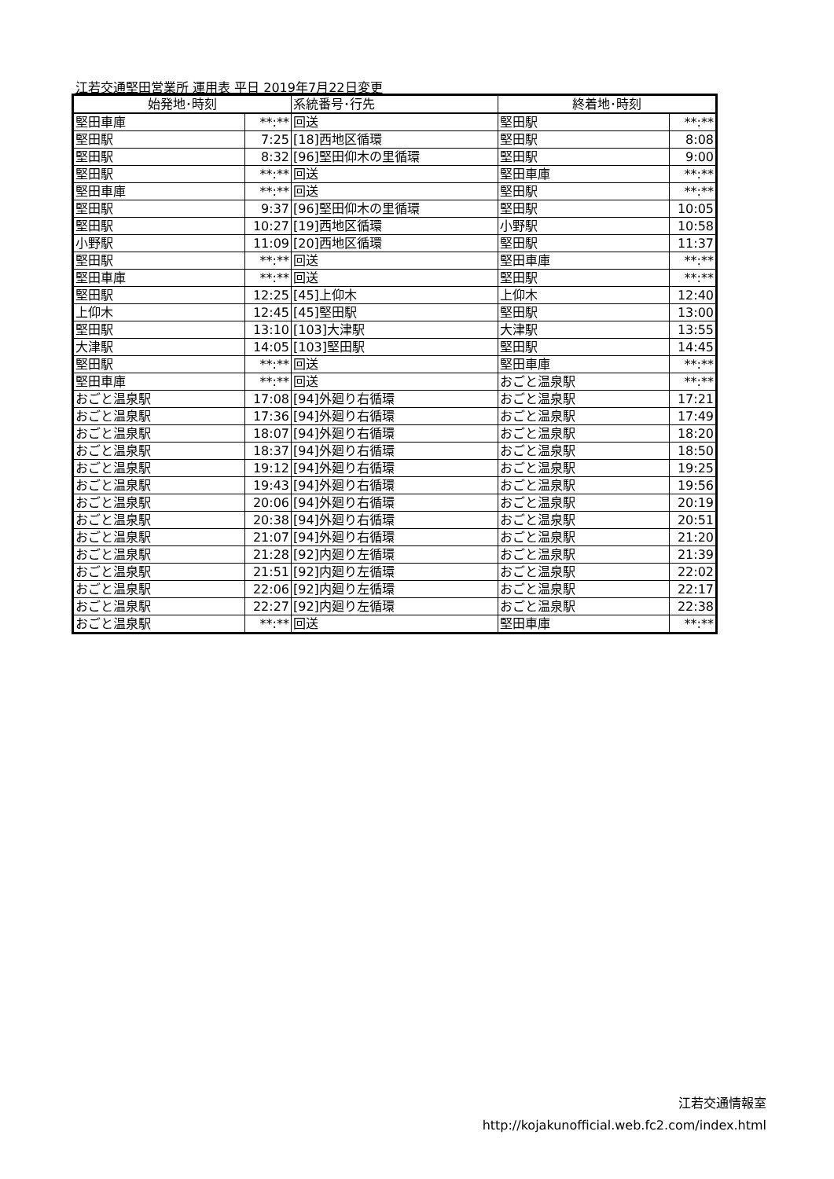江若交通堅田営業所 運用表 平日 2019年7月22日変更
| 始発地･時刻 | | 系統番号･行先 | 終着地･時刻 | |
| --- | --- | --- | --- | --- |
| 堅田車庫 | **:** | 回送 | 堅田駅 | **:** |
| 堅田駅 | 7:25 | [18]西地区循環 | 堅田駅 | 8:08 |
| 堅田駅 | 8:32 | [96]堅田仰木の里循環 | 堅田駅 | 9:00 |
| 堅田駅 | **:** | 回送 | 堅田車庫 | **:** |
| 堅田車庫 | **:** | 回送 | 堅田駅 | **:** |
| 堅田駅 | 9:37 | [96]堅田仰木の里循環 | 堅田駅 | 10:05 |
| 堅田駅 | 10:27 | [19]西地区循環 | 小野駅 | 10:58 |
| 小野駅 | 11:09 | [20]西地区循環 | 堅田駅 | 11:37 |
| 堅田駅 | **:** | 回送 | 堅田車庫 | **:** |
| 堅田車庫 | **:** | 回送 | 堅田駅 | **:** |
| 堅田駅 | 12:25 | [45]上仰木 | 上仰木 | 12:40 |
| 上仰木 | 12:45 | [45]堅田駅 | 堅田駅 | 13:00 |
| 堅田駅 | 13:10 | [103]大津駅 | 大津駅 | 13:55 |
| 大津駅 | 14:05 | [103]堅田駅 | 堅田駅 | 14:45 |
| 堅田駅 | **:** | 回送 | 堅田車庫 | **:** |
| 堅田車庫 | **:** | 回送 | おごと温泉駅 | **:** |
| おごと温泉駅 | 17:08 | [94]外廻り右循環 | おごと温泉駅 | 17:21 |
| おごと温泉駅 | 17:36 | [94]外廻り右循環 | おごと温泉駅 | 17:49 |
| おごと温泉駅 | 18:07 | [94]外廻り右循環 | おごと温泉駅 | 18:20 |
| おごと温泉駅 | 18:37 | [94]外廻り右循環 | おごと温泉駅 | 18:50 |
| おごと温泉駅 | 19:12 | [94]外廻り右循環 | おごと温泉駅 | 19:25 |
| おごと温泉駅 | 19:43 | [94]外廻り右循環 | おごと温泉駅 | 19:56 |
| おごと温泉駅 | 20:06 | [94]外廻り右循環 | おごと温泉駅 | 20:19 |
| おごと温泉駅 | 20:38 | [94]外廻り右循環 | おごと温泉駅 | 20:51 |
| おごと温泉駅 | 21:07 | [94]外廻り右循環 | おごと温泉駅 | 21:20 |
| おごと温泉駅 | 21:28 | [92]内廻り左循環 | おごと温泉駅 | 21:39 |
| おごと温泉駅 | 21:51 | [92]内廻り左循環 | おごと温泉駅 | 22:02 |
| おごと温泉駅 | 22:06 | [92]内廻り左循環 | おごと温泉駅 | 22:17 |
| おごと温泉駅 | 22:27 | [92]内廻り左循環 | おごと温泉駅 | 22:38 |
| おごと温泉駅 | **:** | 回送 | 堅田車庫 | **:** |
江若交通情報室
http://kojakunofficial.web.fc2.com/index.html